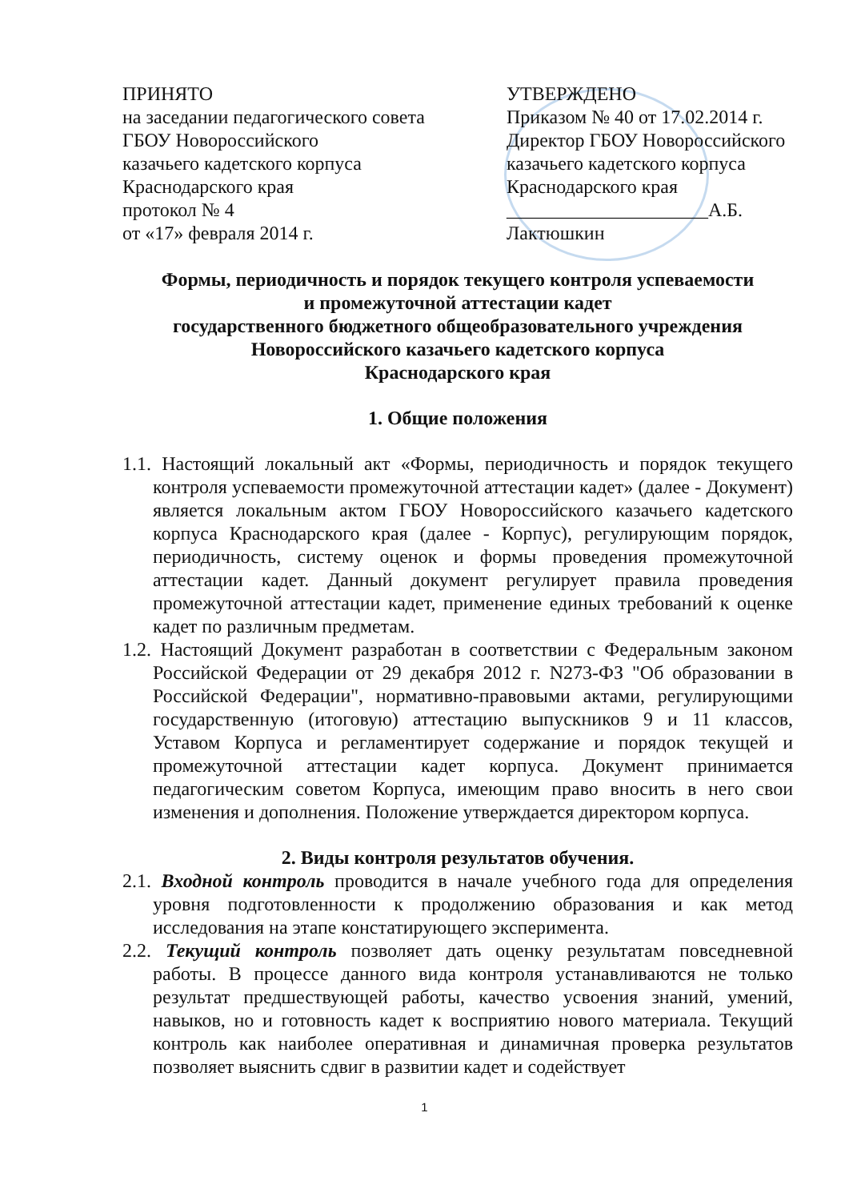ПРИНЯТО
на заседании педагогического совета
ГБОУ Новороссийского
казачьего кадетского корпуса
Краснодарского края
протокол № 4
от «17» февраля 2014 г.
УТВЕРЖДЕНО
Приказом № 40 от 17.02.2014 г.
Директор ГБОУ Новороссийского
казачьего кадетского корпуса
Краснодарского края
_____________________А.Б. Лактюшкин
Формы, периодичность и порядок текущего контроля успеваемости
и промежуточной аттестации кадет
государственного бюджетного общеобразовательного учреждения
Новороссийского казачьего кадетского корпуса
Краснодарского края
1. Общие положения
1.1. Настоящий локальный акт «Формы, периодичность и порядок текущего контроля успеваемости промежуточной аттестации кадет» (далее - Документ) является локальным актом ГБОУ Новороссийского казачьего кадетского корпуса Краснодарского края (далее - Корпус), регулирующим порядок, периодичность, систему оценок и формы проведения промежуточной аттестации кадет. Данный документ регулирует правила проведения промежуточной аттестации кадет, применение единых требований к оценке кадет по различным предметам.
1.2. Настоящий Документ разработан в соответствии с Федеральным законом Российской Федерации от 29 декабря 2012 г. N273-ФЗ "Об образовании в Российской Федерации", нормативно-правовыми актами, регулирующими государственную (итоговую) аттестацию выпускников 9 и 11 классов, Уставом Корпуса и регламентирует содержание и порядок текущей и промежуточной аттестации кадет корпуса. Документ принимается педагогическим советом Корпуса, имеющим право вносить в него свои изменения и дополнения. Положение утверждается директором корпуса.
2. Виды контроля результатов обучения.
2.1. Входной контроль проводится в начале учебного года для определения уровня подготовленности к продолжению образования и как метод исследования на этапе констатирующего эксперимента.
2.2. Текущий контроль позволяет дать оценку результатам повседневной работы. В процессе данного вида контроля устанавливаются не только результат предшествующей работы, качество усвоения знаний, умений, навыков, но и готовность кадет к восприятию нового материала. Текущий контроль как наиболее оперативная и динамичная проверка результатов позволяет выяснить сдвиг в развитии кадет и содействует
1